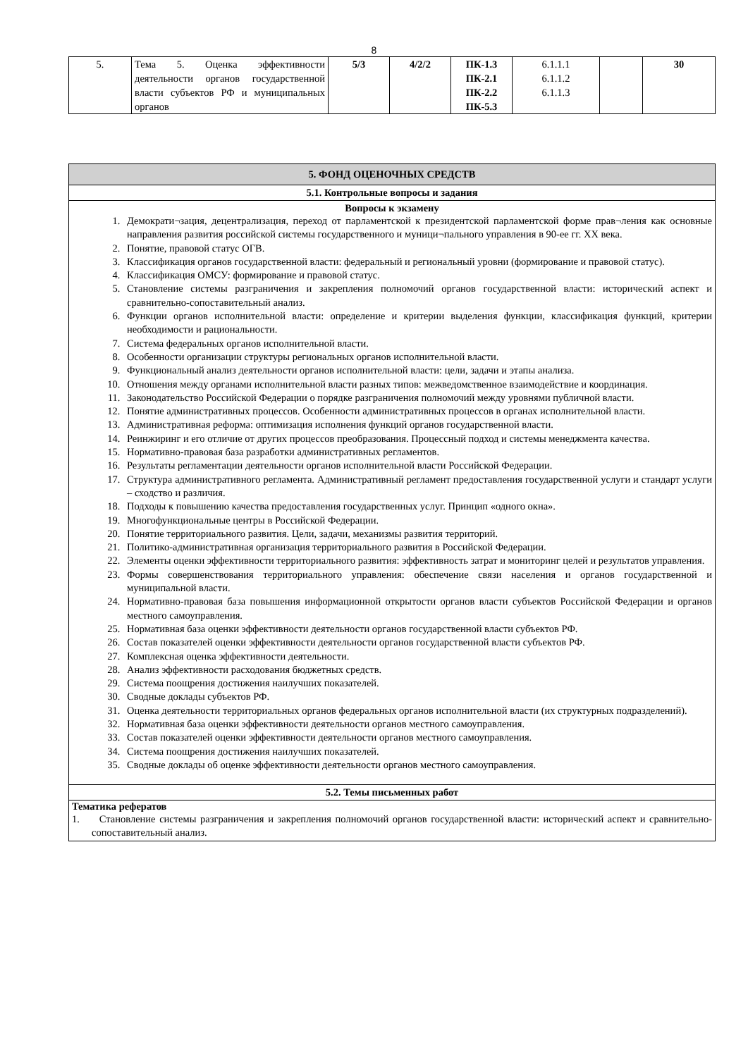8
| 5. | Тема 5. Оценка эффективности деятельности органов государственной власти субъектов РФ и муниципальных органов | 5/3 | 4/2/2 | ПК-1.3 ПК-2.1 ПК-2.2 ПК-5.3 | 6.1.1.1 6.1.1.2 6.1.1.3 | | 30 |
| 5. ФОНД ОЦЕНОЧНЫХ СРЕДСТВ |
| 5.1. Контрольные вопросы и задания |
| Вопросы к экзамену 1. Демократи¬зация, децентрализация, переход от парламентской к президентской парламентской форме прав¬ления как основные направления развития российской системы государственного и муници¬пального управления в 90-ее гг. XX века. 2. Понятие, правовой статус ОГВ. 3. Классификация органов государственной власти: федеральный и региональный уровни (формирование и правовой статус). 4. Классификация ОМСУ: формирование и правовой статус. 5. Становление системы разграничения и закрепления полномочий органов государственной власти: исторический аспект и сравнительно-сопоставительный анализ. 6. Функции органов исполнительной власти: определение и критерии выделения функции, классификация функций, критерии необходимости и рациональности. 7. Система федеральных органов исполнительной власти. 8. Особенности организации структуры региональных органов исполнительной власти. 9. Функциональный анализ деятельности органов исполнительной власти: цели, задачи и этапы анализа. 10. Отношения между органами исполнительной власти разных типов: межведомственное взаимодействие и координация. 11. Законодательство Российской Федерации о порядке разграничения полномочий между уровнями публичной власти. 12. Понятие административных процессов. Особенности административных процессов в органах исполнительной власти. 13. Административная реформа: оптимизация исполнения функций органов государственной власти. 14. Реинжиринг и его отличие от других процессов преобразования. Процессный подход и системы менеджмента качества. 15. Нормативно-правовая база разработки административных регламентов. 16. Результаты регламентации деятельности органов исполнительной власти Российской Федерации. 17. Структура административного регламента. Административный регламент предоставления государственной услуги и стандарт услуги – сходство и различия. 18. Подходы к повышению качества предоставления государственных услуг. Принцип «одного окна». 19. Многофункциональные центры в Российской Федерации. 20. Понятие территориального развития. Цели, задачи, механизмы развития территорий. 21. Политико-административная организация территориального развития в Российской Федерации. 22. Элементы оценки эффективности территориального развития: эффективность затрат и мониторинг целей и результатов управления. 23. Формы совершенствования территориального управления: обеспечение связи населения и органов государственной и муниципальной власти. 24. Нормативно-правовая база повышения информационной открытости органов власти субъектов Российской Федерации и органов местного самоуправления. 25. Нормативная база оценки эффективности деятельности органов государственной власти субъектов РФ. 26. Состав показателей оценки эффективности деятельности органов государственной власти субъектов РФ. 27. Комплексная оценка эффективности деятельности. 28. Анализ эффективности расходования бюджетных средств. 29. Система поощрения достижения наилучших показателей. 30. Сводные доклады субъектов РФ. 31. Оценка деятельности территориальных органов федеральных органов исполнительной власти (их структурных подразделений). 32. Нормативная база оценки эффективности деятельности органов местного самоуправления. 33. Состав показателей оценки эффективности деятельности органов местного самоуправления. 34. Система поощрения достижения наилучших показателей. 35. Сводные доклады об оценке эффективности деятельности органов местного самоуправления. |
| 5.2. Темы письменных работ |
| Тематика рефератов 1. Становление системы разграничения и закрепления полномочий органов государственной власти: исторический аспект и сравнительно-сопоставительный анализ. |